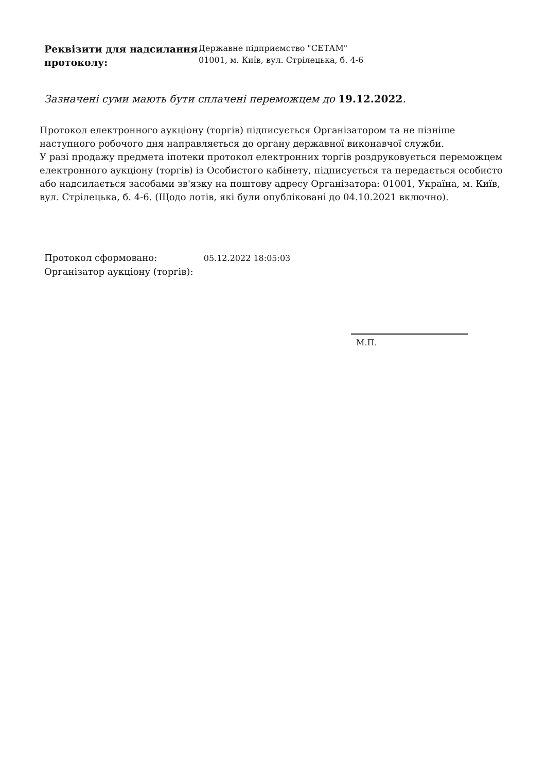Реквізити для надсилання протоколу:
Державне підприємство "СЕТАМ"
01001, м. Київ, вул. Стрілецька, б. 4-6
Зазначені суми мають бути сплачені переможцем до 19.12.2022.
Протокол електронного аукціону (торгів) підписується Організатором та не пізніше наступного робочого дня направляється до органу державної виконавчої служби.
У разі продажу предмета іпотеки протокол електронних торгів роздруковується переможцем електронного аукціону (торгів) із Особистого кабінету, підписується та передається особисто або надсилається засобами зв'язку на поштову адресу Організатора: 01001, Україна, м. Київ, вул. Стрілецька, б. 4-6. (Щодо лотів, які були опубліковані до 04.10.2021 включно).
Протокол сформовано: 05.12.2022 18:05:03
Організатор аукціону (торгів):
М.П.